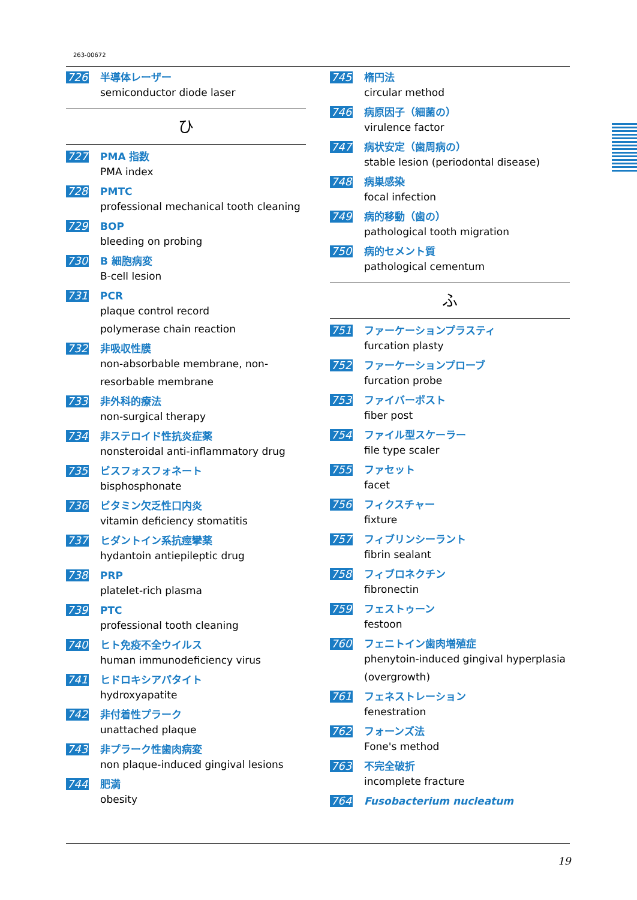263-00672
726 半導体レーザー
semiconductor diode laser
ひ
727 PMA 指数
PMA index
728 PMTC
professional mechanical tooth cleaning
729 BOP
bleeding on probing
730 B 細胞病変
B-cell lesion
731 PCR
plaque control record
polymerase chain reaction
732 非吸収性膜
non-absorbable membrane, non-resorbable membrane
733 非外科的療法
non-surgical therapy
734 非ステロイド性抗炎症薬
nonsteroidal anti-inflammatory drug
735 ビスフォスフォネート
bisphosphonate
736 ビタミン欠乏性口内炎
vitamin deficiency stomatitis
737 ヒダントイン系抗痙攣薬
hydantoin antiepileptic drug
738 PRP
platelet-rich plasma
739 PTC
professional tooth cleaning
740 ヒト免疫不全ウイルス
human immunodeficiency virus
741 ヒドロキシアパタイト
hydroxyapatite
742 非付着性プラーク
unattached plaque
743 非プラーク性歯肉病変
non plaque-induced gingival lesions
744 肥満
obesity
745 楕円法
circular method
746 病原因子（細菌の）
virulence factor
747 病状安定（歯周病の）
stable lesion (periodontal disease)
748 病巣感染
focal infection
749 病的移動（歯の）
pathological tooth migration
750 病的セメント質
pathological cementum
ふ
751 ファーケーションプラスティ
furcation plasty
752 ファーケーションプローブ
furcation probe
753 ファイバーポスト
fiber post
754 ファイル型スケーラー
file type scaler
755 ファセット
facet
756 フィクスチャー
fixture
757 フィブリンシーラント
fibrin sealant
758 フィブロネクチン
fibronectin
759 フェストゥーン
festoon
760 フェニトイン歯肉増殖症
phenytoin-induced gingival hyperplasia (overgrowth)
761 フェネストレーション
fenestration
762 フォーンズ法
Fone's method
763 不完全破折
incomplete fracture
764 Fusobacterium nucleatum
19